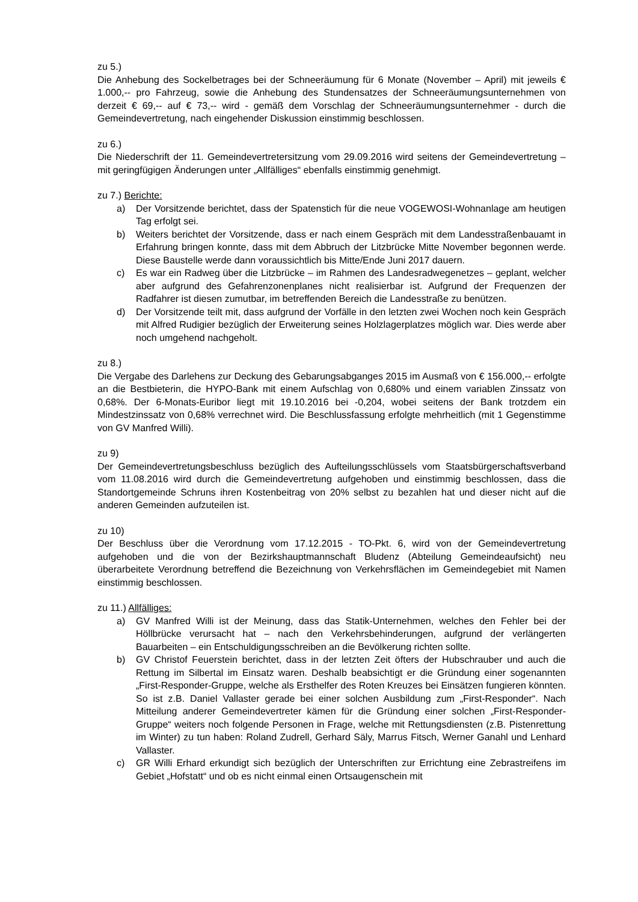zu 5.)
Die Anhebung des Sockelbetrages bei der Schneeräumung für 6 Monate (November – April) mit jeweils € 1.000,-- pro Fahrzeug, sowie die Anhebung des Stundensatzes der Schneeräumungsunternehmen von derzeit € 69,-- auf € 73,-- wird - gemäß dem Vorschlag der Schneeräumungsunternehmer - durch die Gemeindevertretung, nach eingehender Diskussion einstimmig beschlossen.
zu 6.)
Die Niederschrift der 11. Gemeindevertretersitzung vom 29.09.2016 wird seitens der Gemeindevertretung – mit geringfügigen Änderungen unter „Allfälliges“ ebenfalls einstimmig genehmigt.
zu 7.) Berichte:
a) Der Vorsitzende berichtet, dass der Spatenstich für die neue VOGEWOSI-Wohnanlage am heutigen Tag erfolgt sei.
b) Weiters berichtet der Vorsitzende, dass er nach einem Gespräch mit dem Landesstraßenbauamt in Erfahrung bringen konnte, dass mit dem Abbruch der Litzbrücke Mitte November begonnen werde. Diese Baustelle werde dann voraussichtlich bis Mitte/Ende Juni 2017 dauern.
c) Es war ein Radweg über die Litzbrücke – im Rahmen des Landesradwegenetzes – geplant, welcher aber aufgrund des Gefahrenzonenplanes nicht realisierbar ist. Aufgrund der Frequenzen der Radfahrer ist diesen zumutbar, im betreffenden Bereich die Landesstraße zu benützen.
d) Der Vorsitzende teilt mit, dass aufgrund der Vorfälle in den letzten zwei Wochen noch kein Gespräch mit Alfred Rudigier bezüglich der Erweiterung seines Holzlagerplatzes möglich war. Dies werde aber noch umgehend nachgeholt.
zu 8.)
Die Vergabe des Darlehens zur Deckung des Gebarungsabganges 2015 im Ausmaß von € 156.000,-- erfolgte an die Bestbieterin, die HYPO-Bank mit einem Aufschlag von 0,680% und einem variablen Zinssatz von 0,68%. Der 6-Monats-Euribor liegt mit 19.10.2016 bei -0,204, wobei seitens der Bank trotzdem ein Mindestzinssatz von 0,68% verrechnet wird. Die Beschlussfassung erfolgte mehrheitlich (mit 1 Gegenstimme von GV Manfred Willi).
zu 9)
Der Gemeindevertretungsbeschluss bezüglich des Aufteilungsschlüssels vom Staatsbürgerschaftsverband vom 11.08.2016 wird durch die Gemeindevertretung aufgehoben und einstimmig beschlossen, dass die Standortgemeinde Schruns ihren Kostenbeitrag von 20% selbst zu bezahlen hat und dieser nicht auf die anderen Gemeinden aufzuteilen ist.
zu 10)
Der Beschluss über die Verordnung vom 17.12.2015 - TO-Pkt. 6, wird von der Gemeindevertretung aufgehoben und die von der Bezirkshauptmannschaft Bludenz (Abteilung Gemeindeaufsicht) neu überarbeitete Verordnung betreffend die Bezeichnung von Verkehrsflächen im Gemeindegebiet mit Namen einstimmig beschlossen.
zu 11.) Allfälliges:
a) GV Manfred Willi ist der Meinung, dass das Statik-Unternehmen, welches den Fehler bei der Höllbrücke verursacht hat – nach den Verkehrsbehinderungen, aufgrund der verlängerten Bauarbeiten – ein Entschuldigungsschreiben an die Bevölkerung richten sollte.
b) GV Christof Feuerstein berichtet, dass in der letzten Zeit öfters der Hubschrauber und auch die Rettung im Silbertal im Einsatz waren. Deshalb beabsichtigt er die Gründung einer sogenannten „First-Responder-Gruppe, welche als Ersthelfer des Roten Kreuzes bei Einsätzen fungieren könnten. So ist z.B. Daniel Vallaster gerade bei einer solchen Ausbildung zum „First-Responder“. Nach Mitteilung anderer Gemeindevertreter kämen für die Gründung einer solchen „First-Responder-Gruppe“ weiters noch folgende Personen in Frage, welche mit Rettungsdiensten (z.B. Pistenrettung im Winter) zu tun haben: Roland Zudrell, Gerhard Säly, Marrus Fitsch, Werner Ganahl und Lenhard Vallaster.
c) GR Willi Erhard erkundigt sich bezüglich der Unterschriften zur Errichtung eine Zebrastreifens im Gebiet „Hofstatt“ und ob es nicht einmal einen Ortsaugenschein mit